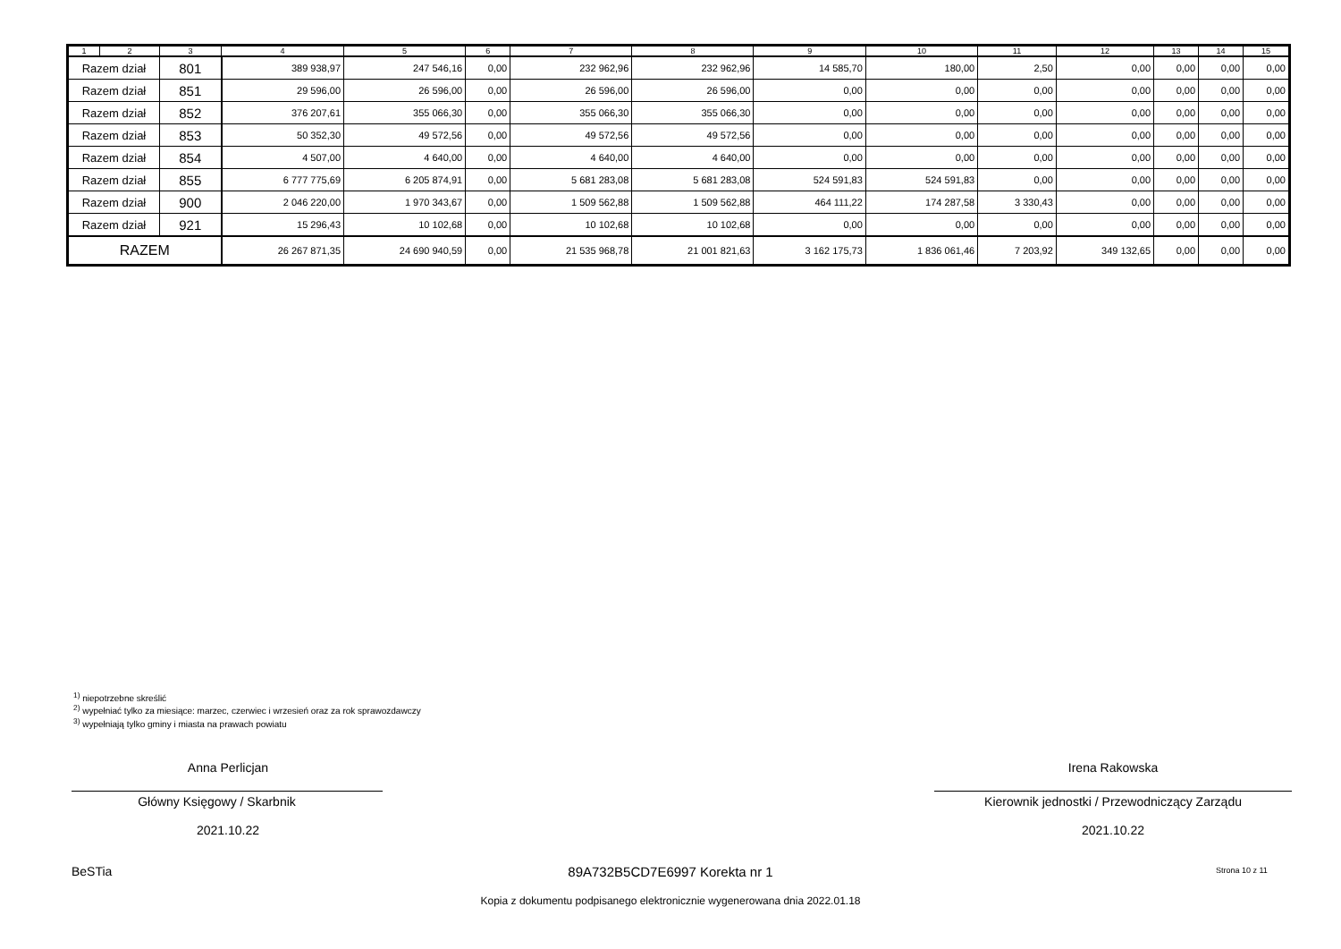| 1 | 2 | 3 | 4 | 5 | 6 | 7 | 8 | 9 | 10 | 11 | 12 | 13 | 14 | 15 |
| --- | --- | --- | --- | --- | --- | --- | --- | --- | --- | --- | --- | --- | --- | --- |
| Razem dział | | 801 | 389 938,97 | 247 546,16 | 0,00 | 232 962,96 | 232 962,96 | 14 585,70 | 180,00 | 2,50 | 0,00 | 0,00 | 0,00 | 0,00 |
| Razem dział | | 851 | 29 596,00 | 26 596,00 | 0,00 | 26 596,00 | 26 596,00 | 0,00 | 0,00 | 0,00 | 0,00 | 0,00 | 0,00 | 0,00 |
| Razem dział | | 852 | 376 207,61 | 355 066,30 | 0,00 | 355 066,30 | 355 066,30 | 0,00 | 0,00 | 0,00 | 0,00 | 0,00 | 0,00 | 0,00 |
| Razem dział | | 853 | 50 352,30 | 49 572,56 | 0,00 | 49 572,56 | 49 572,56 | 0,00 | 0,00 | 0,00 | 0,00 | 0,00 | 0,00 | 0,00 |
| Razem dział | | 854 | 4 507,00 | 4 640,00 | 0,00 | 4 640,00 | 4 640,00 | 0,00 | 0,00 | 0,00 | 0,00 | 0,00 | 0,00 | 0,00 |
| Razem dział | | 855 | 6 777 775,69 | 6 205 874,91 | 0,00 | 5 681 283,08 | 5 681 283,08 | 524 591,83 | 524 591,83 | 0,00 | 0,00 | 0,00 | 0,00 | 0,00 |
| Razem dział | | 900 | 2 046 220,00 | 1 970 343,67 | 0,00 | 1 509 562,88 | 1 509 562,88 | 464 111,22 | 174 287,58 | 3 330,43 | 0,00 | 0,00 | 0,00 | 0,00 |
| Razem dział | | 921 | 15 296,43 | 10 102,68 | 0,00 | 10 102,68 | 10 102,68 | 0,00 | 0,00 | 0,00 | 0,00 | 0,00 | 0,00 | 0,00 |
| RAZEM | | | 26 267 871,35 | 24 690 940,59 | 0,00 | 21 535 968,78 | 21 001 821,63 | 3 162 175,73 | 1 836 061,46 | 7 203,92 | 349 132,65 | 0,00 | 0,00 | 0,00 |
<sup>1)</sup> niepotrzebne skreślić
<sup>2)</sup> wypełniać tylko za miesiące: marzec, czerwiec i wrzesień oraz za rok sprawozdawczy
<sup>3)</sup> wypełniają tylko gminy i miasta na prawach powiatu
Anna Perlicjan
Główny Księgowy / Skarbnik
2021.10.22
Irena Rakowska
Kierownik jednostki / Przewodniczący Zarządu
2021.10.22
BeSTia 89A732B5CD7E6997 Korekta nr 1 Strona 10 z 11
Kopia z dokumentu podpisanego elektronicznie wygenerowana dnia 2022.01.18